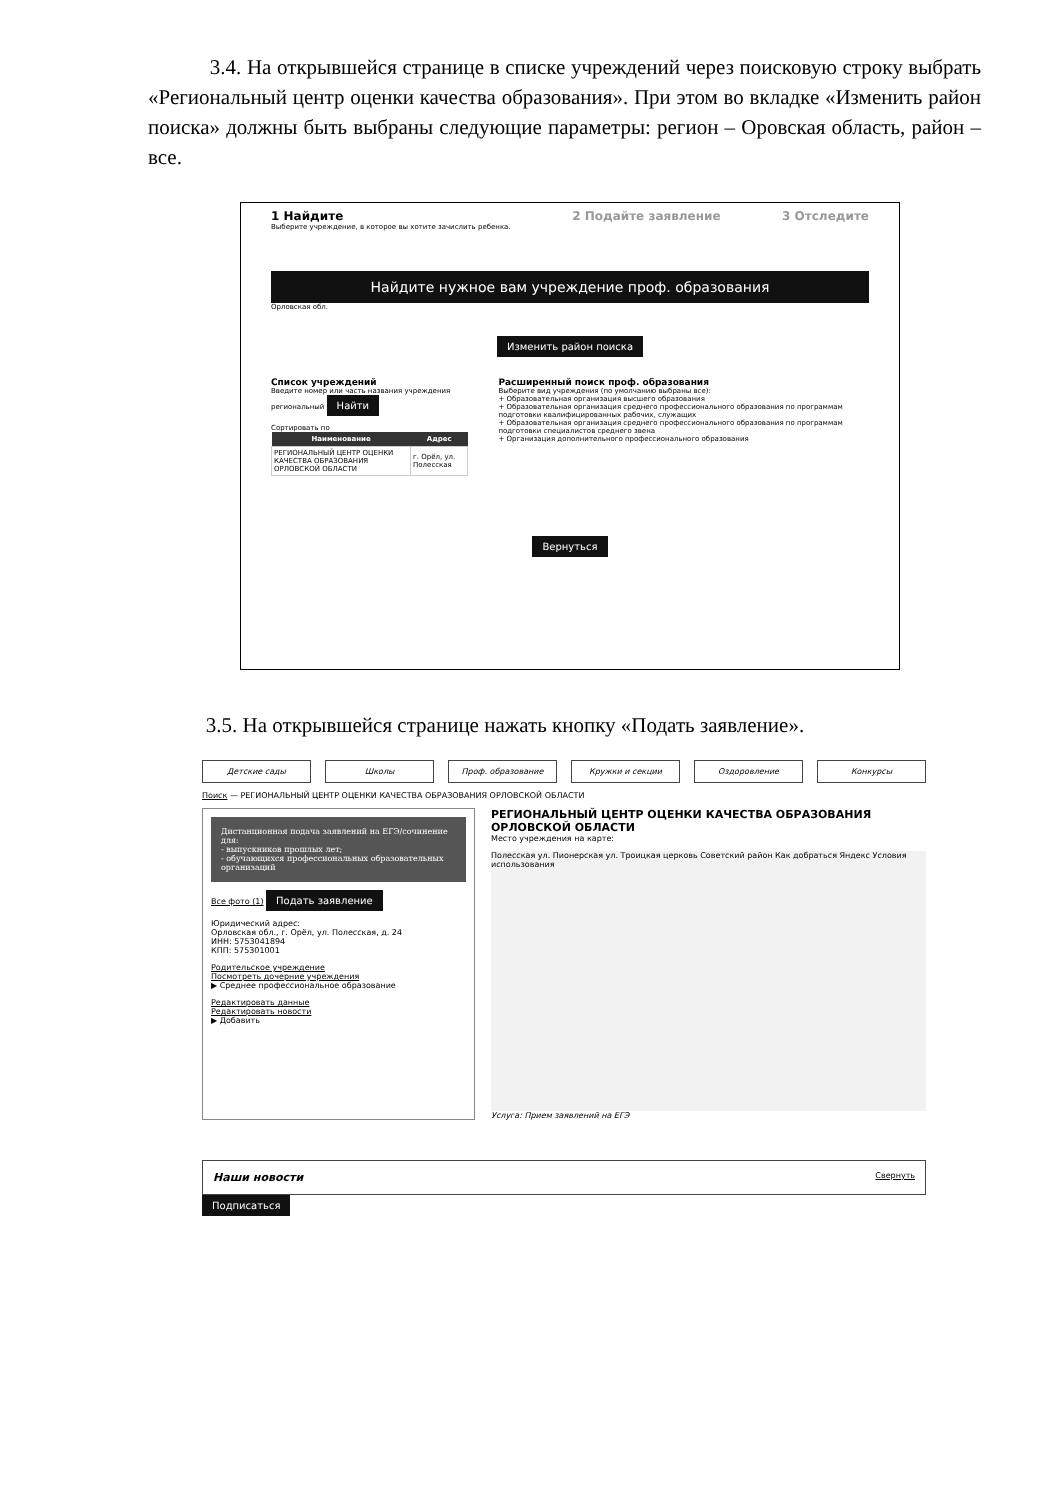3.4. На открывшейся странице в списке учреждений через поисковую строку выбрать «Региональный центр оценки качества образования». При этом во вкладке «Изменить район поиска» должны быть выбраны следующие параметры: регион – Оровская область, район – все.
1 Найдите
Выберите учреждение, в которое вы хотите зачислить ребенка.
2 Подайте заявление 3 Отследите
Найдите нужное вам учреждение проф. образования
Орловская обл.
Изменить район поиска
Список учреждений
Введите номер или часть названия учреждения
региональный Найти
Сортировать по
| Наименование | Адрес |
| --- | --- |
| РЕГИОНАЛЬНЫЙ ЦЕНТР ОЦЕНКИ КАЧЕСТВА ОБРАЗОВАНИЯ ОРЛОВСКОЙ ОБЛАСТИ | г. Орёл, ул. Полесская |
Расширенный поиск проф. образования
Выберите вид учреждения (по умолчанию выбраны все):
+ Образовательная организация высшего образования
+ Образовательная организация среднего профессионального образования по программам подготовки квалифицированных рабочих, служащих
+ Образовательная организация среднего профессионального образования по программам подготовки специалистов среднего звена
+ Организация дополнительного профессионального образования
Вернуться
3.5. На открывшейся странице нажать кнопку «Подать заявление».
Детские сады Школы Проф. образование Кружки и секции Оздоровление Конкурсы
Поиск — РЕГИОНАЛЬНЫЙ ЦЕНТР ОЦЕНКИ КАЧЕСТВА ОБРАЗОВАНИЯ ОРЛОВСКОЙ ОБЛАСТИ
Дистанционная подача заявлений на ЕГЭ/сочинение для:
- выпускников прошлых лет;
- обучающихся профессиональных образовательных организаций
Все фото (1) Подать заявление
Юридический адрес:
Орловская обл., г. Орёл, ул. Полесская, д. 24
ИНН: 5753041894
КПП: 575301001
Родительское учреждение
Посмотреть дочерние учреждения
▶ Среднее профессиональное образование
Редактировать данные
Редактировать новости
▶ Добавить
РЕГИОНАЛЬНЫЙ ЦЕНТР ОЦЕНКИ КАЧЕСТВА ОБРАЗОВАНИЯ ОРЛОВСКОЙ ОБЛАСТИ
Место учреждения на карте:
Полесская ул. Пионерская ул. Троицкая церковь Советский район Как добраться Яндекс Условия использования
Услуга: Прием заявлений на ЕГЭ
Наши новости Свернуть
Подписаться